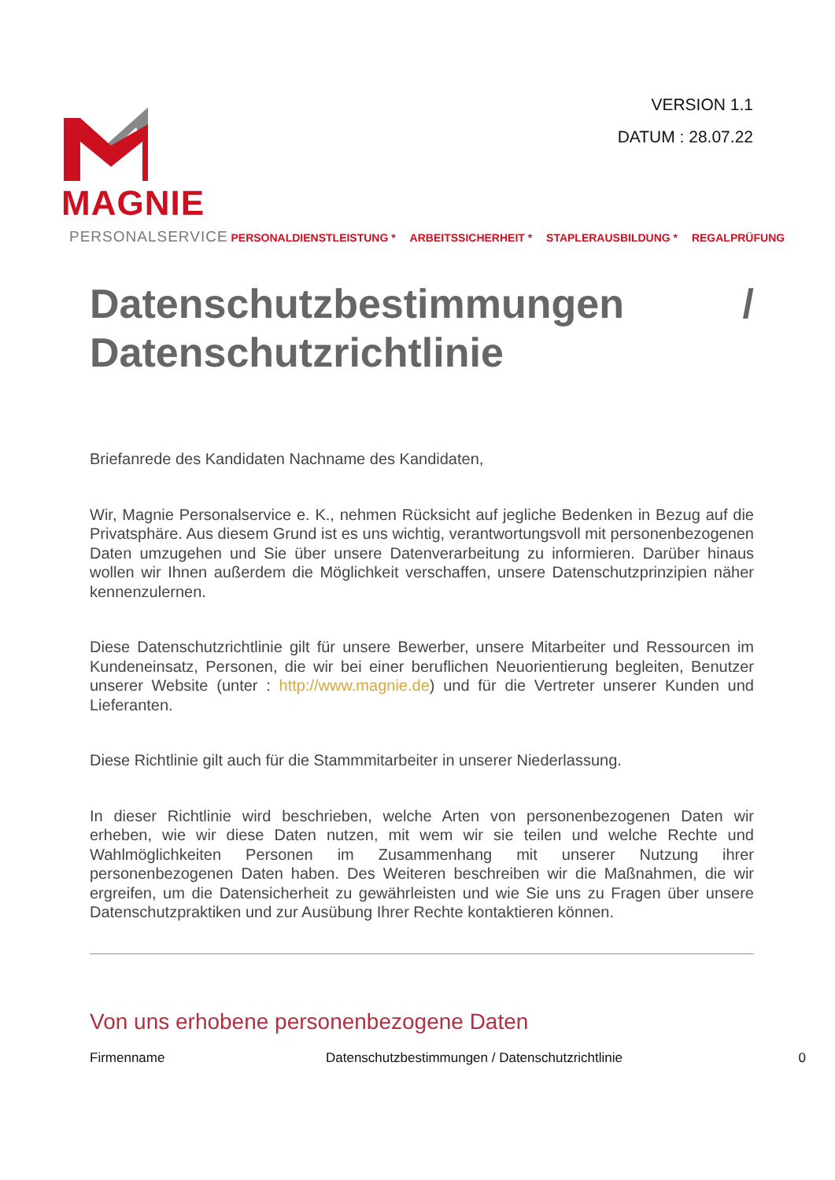VERSION 1.1
DATUM : 28.07.22
MAGNIE
PERSONALSERVICE PERSONALDIENSTLEISTUNG * ARBEITSSICHERHEIT * STAPLERAUSBILDUNG * REGALPRÜFUNG
Datenschutzbestimmungen / Datenschutzrichtlinie
Briefanrede des Kandidaten Nachname des Kandidaten,
Wir, Magnie Personalservice e. K., nehmen Rücksicht auf jegliche Bedenken in Bezug auf die Privatsphäre. Aus diesem Grund ist es uns wichtig, verantwortungsvoll mit personenbezogenen Daten umzugehen und Sie über unsere Datenverarbeitung zu informieren. Darüber hinaus wollen wir Ihnen außerdem die Möglichkeit verschaffen, unsere Datenschutzprinzipien näher kennenzulernen.
Diese Datenschutzrichtlinie gilt für unsere Bewerber, unsere Mitarbeiter und Ressourcen im Kundeneinsatz, Personen, die wir bei einer beruflichen Neuorientierung begleiten, Benutzer unserer Website (unter : http://www.magnie.de) und für die Vertreter unserer Kunden und Lieferanten.
Diese Richtlinie gilt auch für die Stammmitarbeiter in unserer Niederlassung.
In dieser Richtlinie wird beschrieben, welche Arten von personenbezogenen Daten wir erheben, wie wir diese Daten nutzen, mit wem wir sie teilen und welche Rechte und Wahlmöglichkeiten Personen im Zusammenhang mit unserer Nutzung ihrer personenbezogenen Daten haben. Des Weiteren beschreiben wir die Maßnahmen, die wir ergreifen, um die Datensicherheit zu gewährleisten und wie Sie uns zu Fragen über unsere Datenschutzpraktiken und zur Ausübung Ihrer Rechte kontaktieren können.
Von uns erhobene personenbezogene Daten
Firmenname Datenschutzbestimmungen / Datenschutzrichtlinie 0